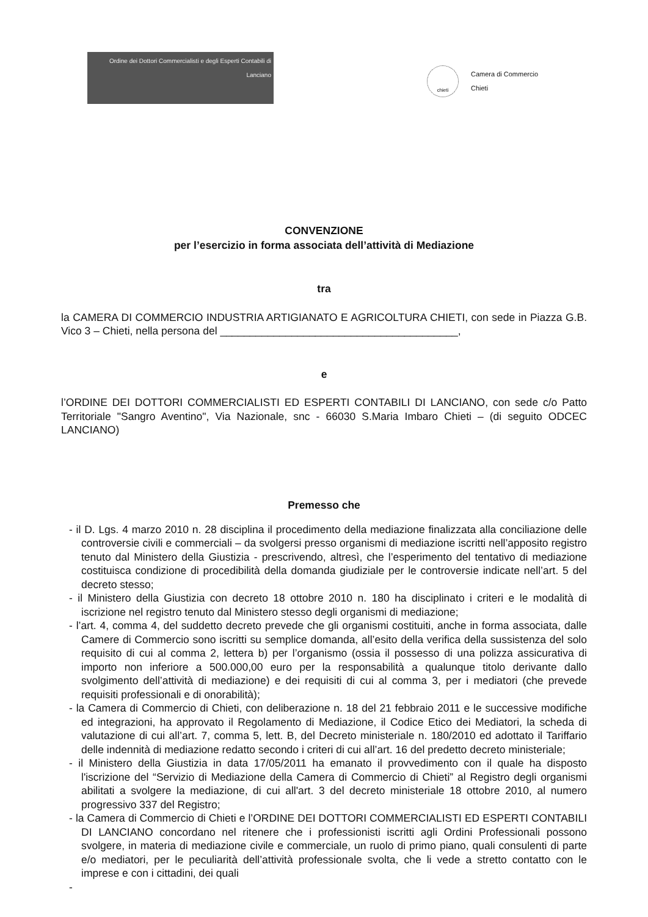Ordine dei Dottori Commercialisti e degli Esperti Contabili di Lanciano
chieti
Camera di Commercio
Chieti
CONVENZIONE
per l’esercizio in forma associata dell’attività di Mediazione
tra
la CAMERA DI COMMERCIO INDUSTRIA ARTIGIANATO E AGRICOLTURA CHIETI, con sede in Piazza G.B. Vico 3 – Chieti, nella persona del ________________________________________,
e
l’ORDINE DEI DOTTORI COMMERCIALISTI ED ESPERTI CONTABILI DI LANCIANO, con sede c/o Patto Territoriale "Sangro Aventino", Via Nazionale, snc - 66030 S.Maria Imbaro Chieti – (di seguito ODCEC LANCIANO)
Premesso che
- il D. Lgs. 4 marzo 2010 n. 28 disciplina il procedimento della mediazione finalizzata alla conciliazione delle controversie civili e commerciali – da svolgersi presso organismi di mediazione iscritti nell’apposito registro tenuto dal Ministero della Giustizia - prescrivendo, altresì, che l’esperimento del tentativo di mediazione costituisca condizione di procedibilità della domanda giudiziale per le controversie indicate nell’art. 5 del decreto stesso;
- il Ministero della Giustizia con decreto 18 ottobre 2010 n. 180 ha disciplinato i criteri e le modalità di iscrizione nel registro tenuto dal Ministero stesso degli organismi di mediazione;
- l’art. 4, comma 4, del suddetto decreto prevede che gli organismi costituiti, anche in forma associata, dalle Camere di Commercio sono iscritti su semplice domanda, all’esito della verifica della sussistenza del solo requisito di cui al comma 2, lettera b) per l’organismo (ossia il possesso di una polizza assicurativa di importo non inferiore a 500.000,00 euro per la responsabilità a qualunque titolo derivante dallo svolgimento dell’attività di mediazione) e dei requisiti di cui al comma 3, per i mediatori (che prevede requisiti professionali e di onorabilità);
- la Camera di Commercio di Chieti, con deliberazione n. 18 del 21 febbraio 2011 e le successive modifiche ed integrazioni, ha approvato il Regolamento di Mediazione, il Codice Etico dei Mediatori, la scheda di valutazione di cui all’art. 7, comma 5, lett. B, del Decreto ministeriale n. 180/2010 ed adottato il Tariffario delle indennità di mediazione redatto secondo i criteri di cui all’art. 16 del predetto decreto ministeriale;
- il Ministero della Giustizia in data 17/05/2011 ha emanato il provvedimento con il quale ha disposto l'iscrizione del “Servizio di Mediazione della Camera di Commercio di Chieti” al Registro degli organismi abilitati a svolgere la mediazione, di cui all'art. 3 del decreto ministeriale 18 ottobre 2010, al numero progressivo 337 del Registro;
- la Camera di Commercio di Chieti e l’ORDINE DEI DOTTORI COMMERCIALISTI ED ESPERTI CONTABILI DI LANCIANO concordano nel ritenere che i professionisti iscritti agli Ordini Professionali possono svolgere, in materia di mediazione civile e commerciale, un ruolo di primo piano, quali consulenti di parte e/o mediatori, per le peculiarità dell’attività professionale svolta, che li vede a stretto contatto con le imprese e con i cittadini, dei quali
-